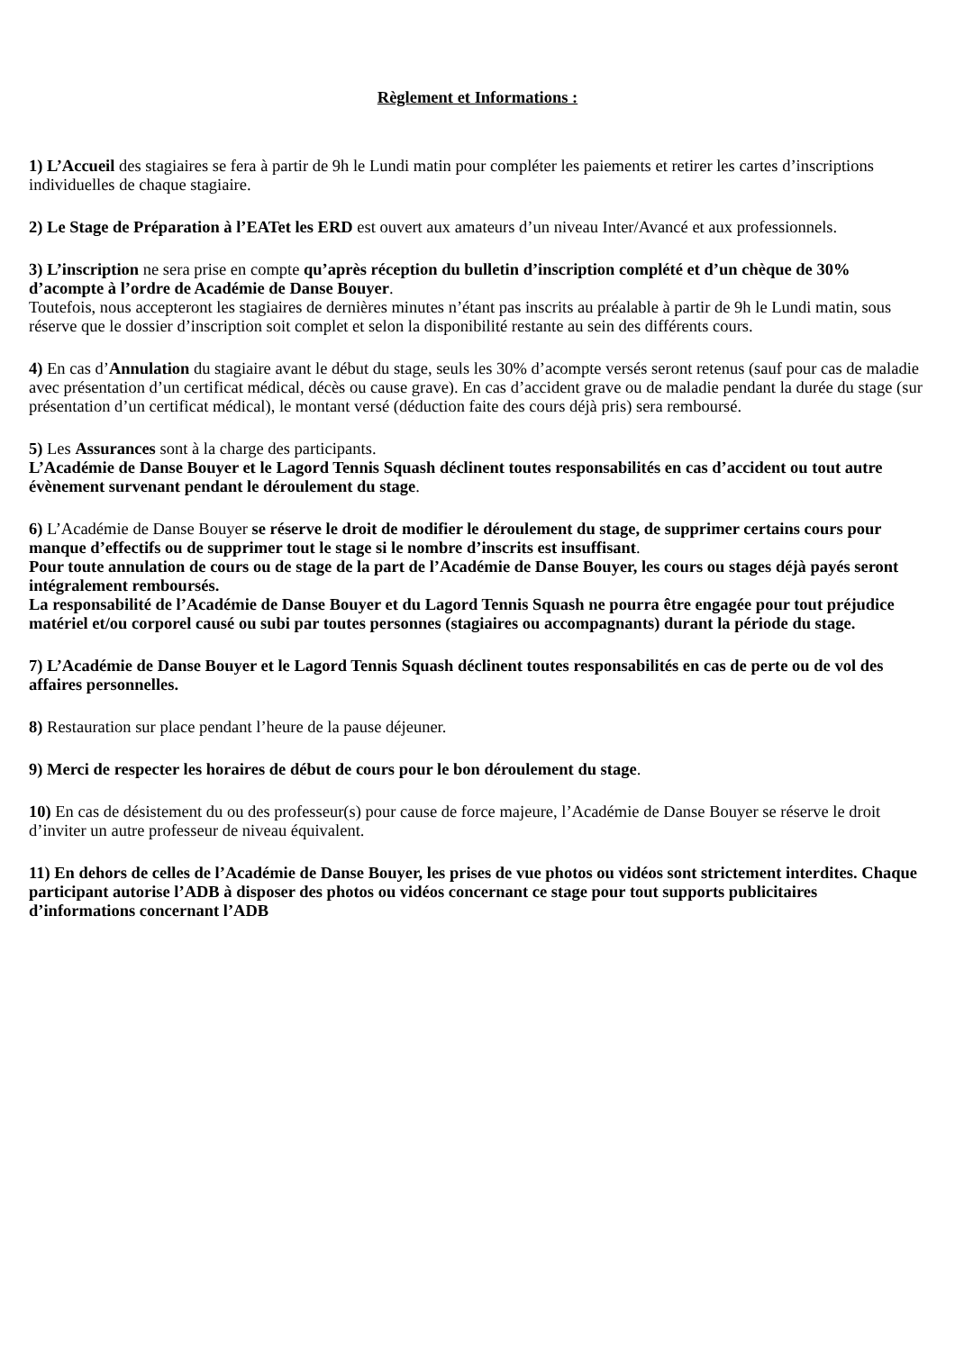Règlement et Informations :
1) L’Accueil des stagiaires se fera à partir de 9h le Lundi matin pour compléter les paiements et retirer les cartes d’inscriptions individuelles de chaque stagiaire.
2) Le Stage de Préparation à l’EATet les ERD est ouvert aux amateurs d’un niveau Inter/Avancé et aux professionnels.
3) L’inscription ne sera prise en compte qu’après réception du bulletin d’inscription complété et d’un chèque de 30% d’acompte à l’ordre de Académie de Danse Bouyer.
Toutefois, nous accepteront les stagiaires de dernières minutes n’étant pas inscrits au préalable à partir de 9h le Lundi matin, sous réserve que le dossier d’inscription soit complet et selon la disponibilité restante au sein des différents cours.
4) En cas d’Annulation du stagiaire avant le début du stage, seuls les 30% d’acompte versés seront retenus (sauf pour cas de maladie avec présentation d’un certificat médical, décès ou cause grave). En cas d’accident grave ou de maladie pendant la durée du stage (sur présentation d’un certificat médical), le montant versé (déduction faite des cours déjà pris) sera remboursé.
5) Les Assurances sont à la charge des participants.
L’Académie de Danse Bouyer et le Lagord Tennis Squash déclinent toutes responsabilités en cas d’accident ou tout autre évènement survenant pendant le déroulement du stage.
6) L’Académie de Danse Bouyer se réserve le droit de modifier le déroulement du stage, de supprimer certains cours pour manque d’effectifs ou de supprimer tout le stage si le nombre d’inscrits est insuffisant.
Pour toute annulation de cours ou de stage de la part de l’Académie de Danse Bouyer, les cours ou stages déjà payés seront intégralement remboursés.
La responsabilité de l’Académie de Danse Bouyer et du Lagord Tennis Squash ne pourra être engagée pour tout préjudice matériel et/ou corporel causé ou subi par toutes personnes (stagiaires ou accompagnants) durant la période du stage.
7) L’Académie de Danse Bouyer et le Lagord Tennis Squash déclinent toutes responsabilités en cas de perte ou de vol des affaires personnelles.
8) Restauration sur place pendant l’heure de la pause déjeuner.
9) Merci de respecter les horaires de début de cours pour le bon déroulement du stage.
10) En cas de désistement du ou des professeur(s) pour cause de force majeure, l’Académie de Danse Bouyer se réserve le droit d’inviter un autre professeur de niveau équivalent.
11) En dehors de celles de l’Académie de Danse Bouyer, les prises de vue photos ou vidéos sont strictement interdites. Chaque participant autorise l’ADB à disposer des photos ou vidéos concernant ce stage pour tout supports publicitaires d’informations concernant l’ADB